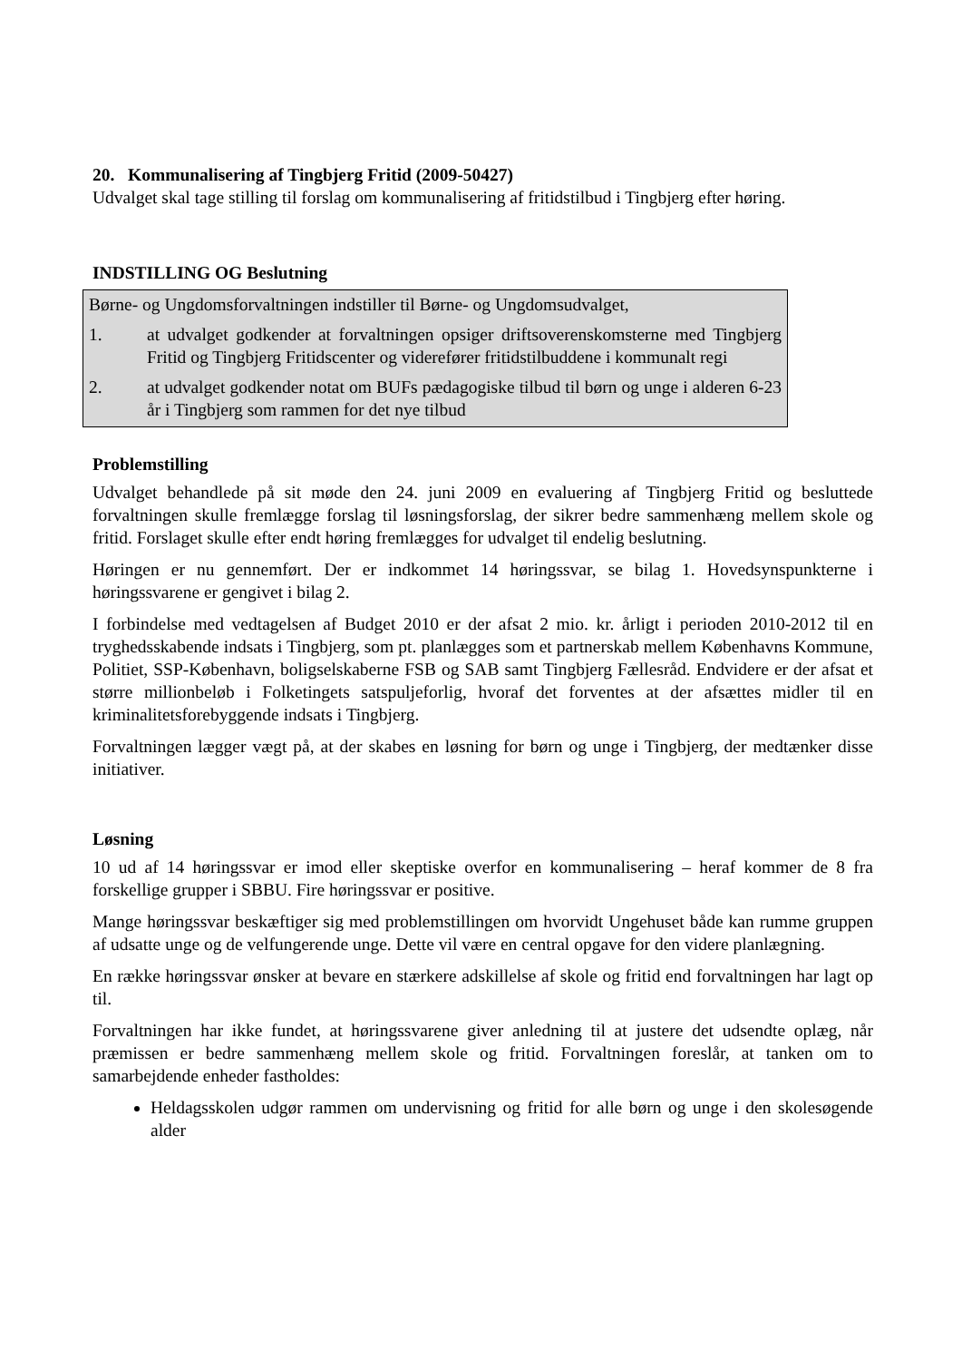20. Kommunalisering af Tingbjerg Fritid (2009-50427)
Udvalget skal tage stilling til forslag om kommunalisering af fritidstilbud i Tingbjerg efter høring.
INDSTILLING OG Beslutning
Børne- og Ungdomsforvaltningen indstiller til Børne- og Ungdomsudvalget,
1. at udvalget godkender at forvaltningen opsiger driftsoverenskomsterne med Tingbjerg Fritid og Tingbjerg Fritidscenter og viderefører fritidstilbuddene i kommunalt regi
2. at udvalget godkender notat om BUFs pædagogiske tilbud til børn og unge i alderen 6-23 år i Tingbjerg som rammen for det nye tilbud
Problemstilling
Udvalget behandlede på sit møde den 24. juni 2009 en evaluering af Tingbjerg Fritid og besluttede forvaltningen skulle fremlægge forslag til løsningsforslag, der sikrer bedre sammenhæng mellem skole og fritid. Forslaget skulle efter endt høring fremlægges for udvalget til endelig beslutning.
Høringen er nu gennemført. Der er indkommet 14 høringssvar, se bilag 1. Hovedsynspunkterne i høringssvarene er gengivet i bilag 2.
I forbindelse med vedtagelsen af Budget 2010 er der afsat 2 mio. kr. årligt i perioden 2010-2012 til en tryghedsskabende indsats i Tingbjerg, som pt. planlægges som et partnerskab mellem Københavns Kommune, Politiet, SSP-København, boligselskaberne FSB og SAB samt Tingbjerg Fællesråd. Endvidere er der afsat et større millionbeløb i Folketingets satspuljeforlig, hvoraf det forventes at der afsættes midler til en kriminalitetsforebyggende indsats i Tingbjerg.
Forvaltningen lægger vægt på, at der skabes en løsning for børn og unge i Tingbjerg, der medtænker disse initiativer.
Løsning
10 ud af 14 høringssvar er imod eller skeptiske overfor en kommunalisering – heraf kommer de 8 fra forskellige grupper i SBBU. Fire høringssvar er positive.
Mange høringssvar beskæftiger sig med problemstillingen om hvorvidt Ungehuset både kan rumme gruppen af udsatte unge og de velfungerende unge. Dette vil være en central opgave for den videre planlægning.
En række høringssvar ønsker at bevare en stærkere adskillelse af skole og fritid end forvaltningen har lagt op til.
Forvaltningen har ikke fundet, at høringssvarene giver anledning til at justere det udsendte oplæg, når præmissen er bedre sammenhæng mellem skole og fritid. Forvaltningen foreslår, at tanken om to samarbejdende enheder fastholdes:
Heldagsskolen udgør rammen om undervisning og fritid for alle børn og unge i den skolesøgende alder